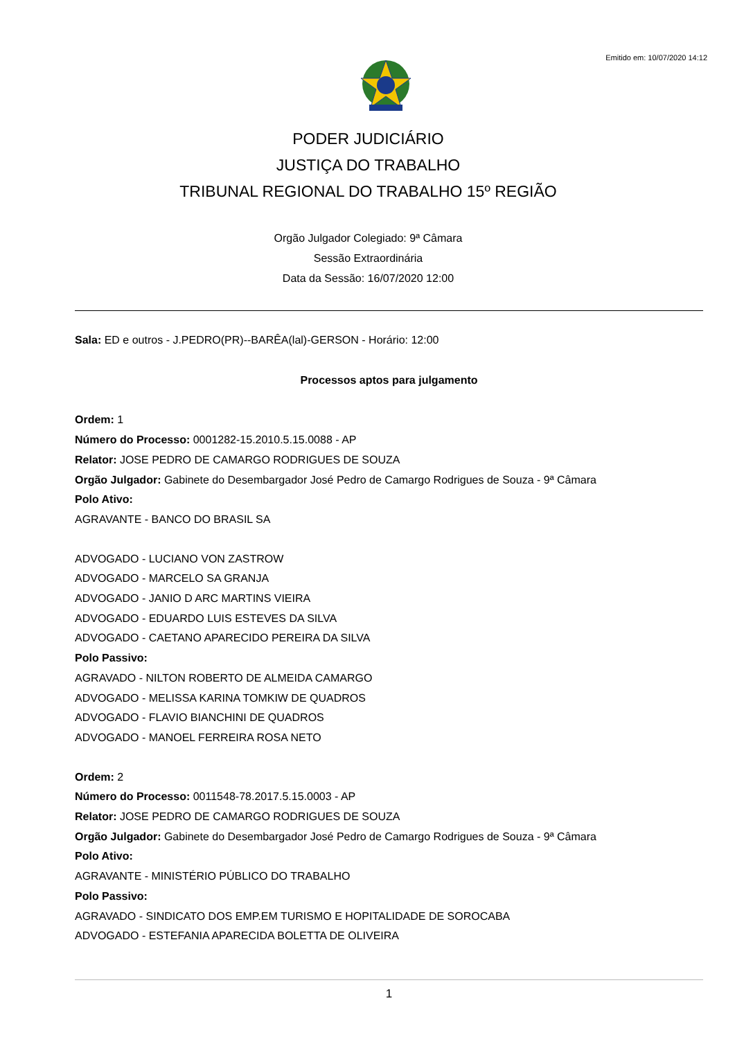Emitido em: 10/07/2020 14:12
PODER JUDICIÁRIO
JUSTIÇA DO TRABALHO
TRIBUNAL REGIONAL DO TRABALHO 15º REGIÃO
Orgão Julgador Colegiado: 9ª Câmara
Sessão Extraordinária
Data da Sessão: 16/07/2020 12:00
Sala: ED e outros - J.PEDRO(PR)--BARÊA(lal)-GERSON - Horário: 12:00
Processos aptos para julgamento
Ordem: 1
Número do Processo: 0001282-15.2010.5.15.0088 - AP
Relator: JOSE PEDRO DE CAMARGO RODRIGUES DE SOUZA
Orgão Julgador: Gabinete do Desembargador José Pedro de Camargo Rodrigues de Souza - 9ª Câmara
Polo Ativo:
AGRAVANTE - BANCO DO BRASIL SA
ADVOGADO - LUCIANO VON ZASTROW
ADVOGADO - MARCELO SA GRANJA
ADVOGADO - JANIO D ARC MARTINS VIEIRA
ADVOGADO - EDUARDO LUIS ESTEVES DA SILVA
ADVOGADO - CAETANO APARECIDO PEREIRA DA SILVA
Polo Passivo:
AGRAVADO - NILTON ROBERTO DE ALMEIDA CAMARGO
ADVOGADO - MELISSA KARINA TOMKIW DE QUADROS
ADVOGADO - FLAVIO BIANCHINI DE QUADROS
ADVOGADO - MANOEL FERREIRA ROSA NETO
Ordem: 2
Número do Processo: 0011548-78.2017.5.15.0003 - AP
Relator: JOSE PEDRO DE CAMARGO RODRIGUES DE SOUZA
Orgão Julgador: Gabinete do Desembargador José Pedro de Camargo Rodrigues de Souza - 9ª Câmara
Polo Ativo:
AGRAVANTE - MINISTÉRIO PÚBLICO DO TRABALHO
Polo Passivo:
AGRAVADO - SINDICATO DOS EMP.EM TURISMO E HOPITALIDADE DE SOROCABA
ADVOGADO - ESTEFANIA APARECIDA BOLETTA DE OLIVEIRA
1